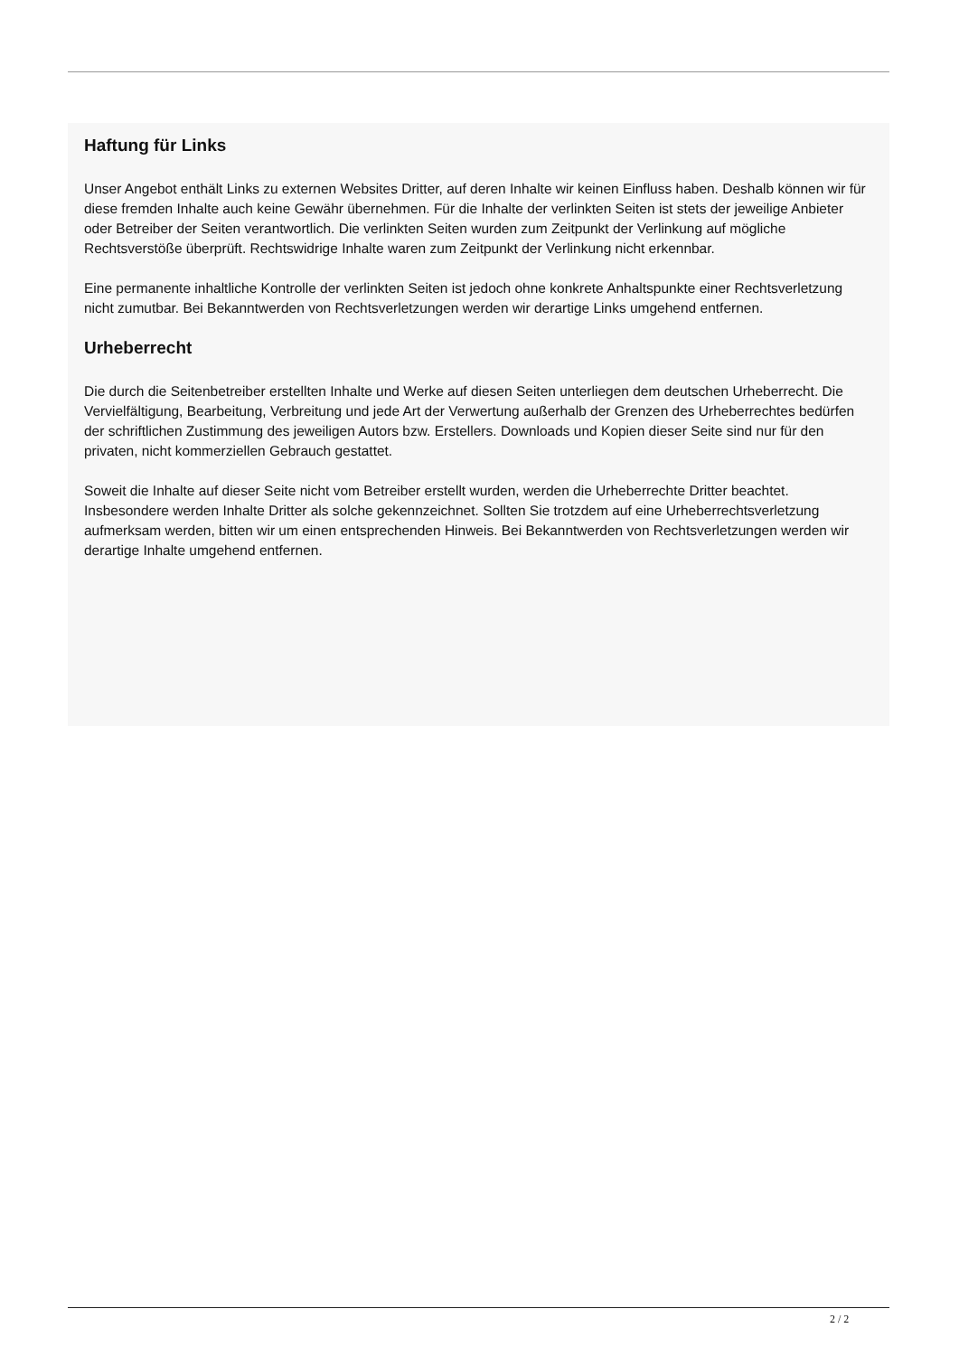Haftung für Links
Unser Angebot enthält Links zu externen Websites Dritter, auf deren Inhalte wir keinen Einfluss haben. Deshalb können wir für diese fremden Inhalte auch keine Gewähr übernehmen. Für die Inhalte der verlinkten Seiten ist stets der jeweilige Anbieter oder Betreiber der Seiten verantwortlich. Die verlinkten Seiten wurden zum Zeitpunkt der Verlinkung auf mögliche Rechtsverstöße überprüft. Rechtswidrige Inhalte waren zum Zeitpunkt der Verlinkung nicht erkennbar.
Eine permanente inhaltliche Kontrolle der verlinkten Seiten ist jedoch ohne konkrete Anhaltspunkte einer Rechtsverletzung nicht zumutbar. Bei Bekanntwerden von Rechtsverletzungen werden wir derartige Links umgehend entfernen.
Urheberrecht
Die durch die Seitenbetreiber erstellten Inhalte und Werke auf diesen Seiten unterliegen dem deutschen Urheberrecht. Die Vervielfältigung, Bearbeitung, Verbreitung und jede Art der Verwertung außerhalb der Grenzen des Urheberrechtes bedürfen der schriftlichen Zustimmung des jeweiligen Autors bzw. Erstellers. Downloads und Kopien dieser Seite sind nur für den privaten, nicht kommerziellen Gebrauch gestattet.
Soweit die Inhalte auf dieser Seite nicht vom Betreiber erstellt wurden, werden die Urheberrechte Dritter beachtet. Insbesondere werden Inhalte Dritter als solche gekennzeichnet. Sollten Sie trotzdem auf eine Urheberrechtsverletzung aufmerksam werden, bitten wir um einen entsprechenden Hinweis. Bei Bekanntwerden von Rechtsverletzungen werden wir derartige Inhalte umgehend entfernen.
2 / 2